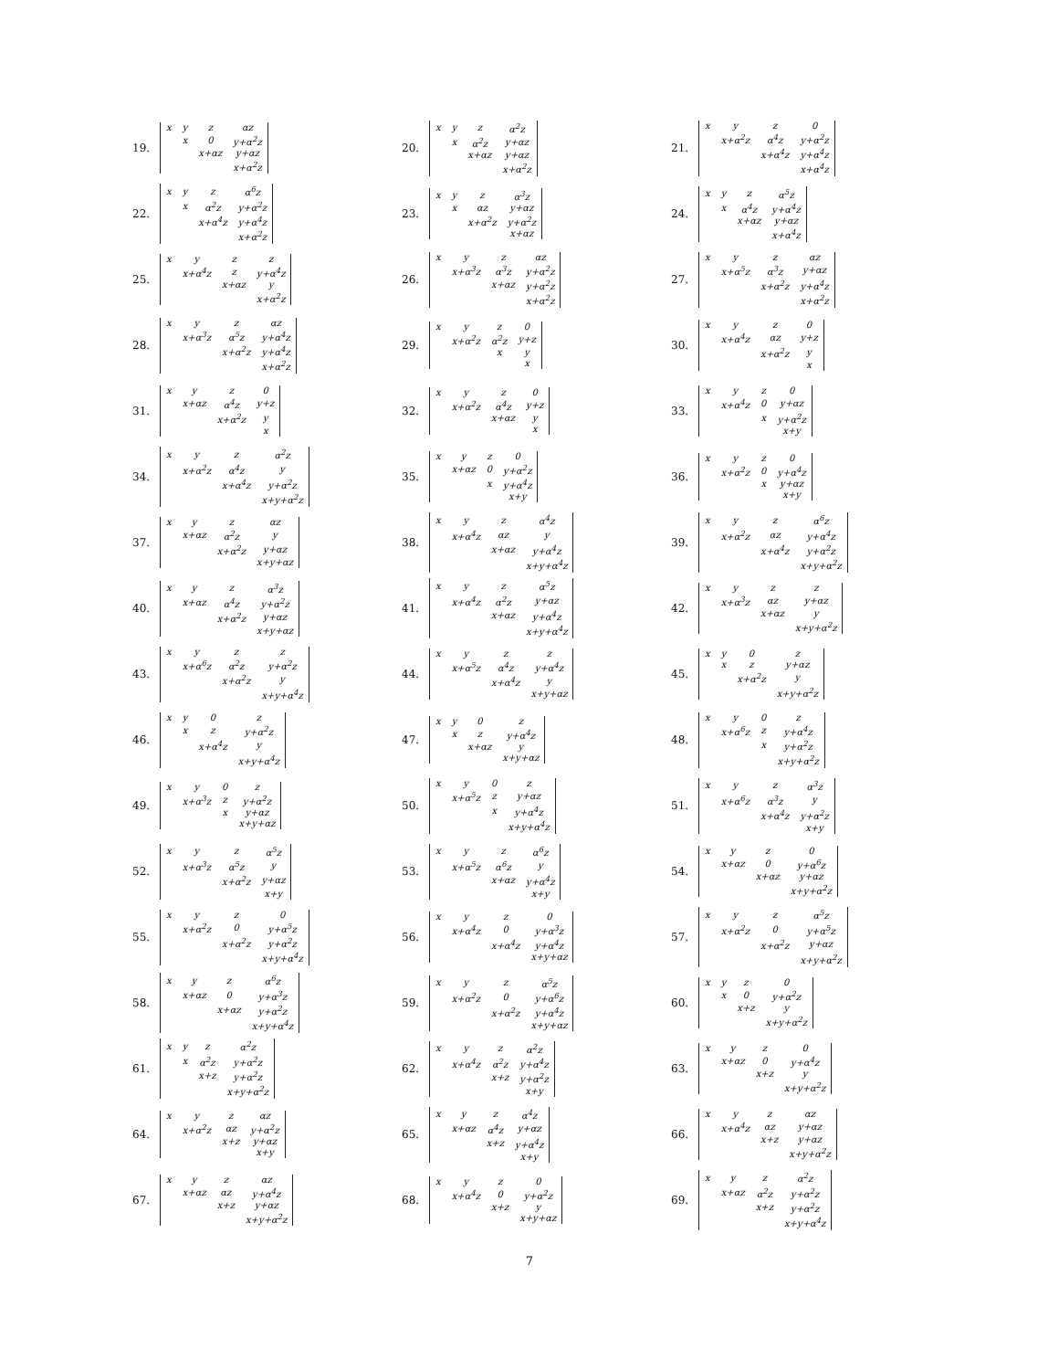19.
| x | y | z | αz |
| | x | 0 | y+α<sup>2</sup>z |
| | | x+αz | y+αz |
| | | | x+α<sup>2</sup>z |
20.
| x | y | z | α<sup>2</sup>z |
| | x | α<sup>2</sup>z | y+αz |
| | | x+αz | y+αz |
| | | | x+α<sup>2</sup>z |
21.
| x | y | z | 0 |
| | x+α<sup>2</sup>z | α<sup>4</sup>z | y+α<sup>2</sup>z |
| | | x+α<sup>4</sup>z | y+α<sup>4</sup>z |
| | | | x+α<sup>4</sup>z |
22.
| x | y | z | α<sup>6</sup>z |
| | x | α<sup>2</sup>z | y+α<sup>2</sup>z |
| | | x+α<sup>4</sup>z | y+α<sup>4</sup>z |
| | | | x+α<sup>2</sup>z |
23.
| x | y | z | α<sup>3</sup>z |
| | x | αz | y+αz |
| | | x+α<sup>2</sup>z | y+α<sup>2</sup>z |
| | | | x+αz |
24.
| x | y | z | α<sup>5</sup>z |
| | x | α<sup>4</sup>z | y+α<sup>4</sup>z |
| | | x+αz | y+αz |
| | | | x+α<sup>4</sup>z |
25.
| x | y | z | z |
| | x+α<sup>4</sup>z | z | y+α<sup>4</sup>z |
| | | x+αz | y |
| | | | x+α<sup>2</sup>z |
26.
| x | y | z | αz |
| | x+α<sup>3</sup>z | α<sup>3</sup>z | y+α<sup>2</sup>z |
| | | x+αz | y+α<sup>2</sup>z |
| | | | x+α<sup>2</sup>z |
27.
| x | y | z | αz |
| | x+α<sup>5</sup>z | α<sup>3</sup>z | y+αz |
| | | x+α<sup>2</sup>z | y+α<sup>4</sup>z |
| | | | x+α<sup>2</sup>z |
28.
| x | y | z | αz |
| | x+α<sup>3</sup>z | α<sup>5</sup>z | y+α<sup>4</sup>z |
| | | x+α<sup>2</sup>z | y+α<sup>4</sup>z |
| | | | x+α<sup>2</sup>z |
29.
| x | y | z | 0 |
| | x+α<sup>2</sup>z | α<sup>2</sup>z | y+z |
| | | x | y |
| | | | x |
30.
| x | y | z | 0 |
| | x+α<sup>4</sup>z | αz | y+z |
| | | x+α<sup>2</sup>z | y |
| | | | x |
31.
| x | y | z | 0 |
| | x+αz | α<sup>4</sup>z | y+z |
| | | x+α<sup>2</sup>z | y |
| | | | x |
32.
| x | y | z | 0 |
| | x+α<sup>2</sup>z | α<sup>4</sup>z | y+z |
| | | x+αz | y |
| | | | x |
33.
| x | y | z | 0 |
| | x+α<sup>4</sup>z | 0 | y+αz |
| | | x | y+α<sup>2</sup>z |
| | | | x+y |
34.
| x | y | z | α<sup>2</sup>z |
| | x+α<sup>2</sup>z | α<sup>4</sup>z | y |
| | | x+α<sup>4</sup>z | y+α<sup>2</sup>z |
| | | | x+y+α<sup>2</sup>z |
35.
| x | y | z | 0 |
| | x+αz | 0 | y+α<sup>2</sup>z |
| | | x | y+α<sup>4</sup>z |
| | | | x+y |
36.
| x | y | z | 0 |
| | x+α<sup>2</sup>z | 0 | y+α<sup>4</sup>z |
| | | x | y+αz |
| | | | x+y |
37.
| x | y | z | αz |
| | x+αz | α<sup>2</sup>z | y |
| | | x+α<sup>2</sup>z | y+αz |
| | | | x+y+αz |
38.
| x | y | z | α<sup>4</sup>z |
| | x+α<sup>4</sup>z | αz | y |
| | | x+αz | y+α<sup>4</sup>z |
| | | | x+y+α<sup>4</sup>z |
39.
| x | y | z | α<sup>6</sup>z |
| | x+α<sup>2</sup>z | αz | y+α<sup>4</sup>z |
| | | x+α<sup>4</sup>z | y+α<sup>2</sup>z |
| | | | x+y+α<sup>2</sup>z |
40.
| x | y | z | α<sup>3</sup>z |
| | x+αz | α<sup>4</sup>z | y+α<sup>2</sup>z |
| | | x+α<sup>2</sup>z | y+αz |
| | | | x+y+αz |
41.
| x | y | z | α<sup>5</sup>z |
| | x+α<sup>4</sup>z | α<sup>2</sup>z | y+αz |
| | | x+αz | y+α<sup>4</sup>z |
| | | | x+y+α<sup>4</sup>z |
42.
| x | y | z | z |
| | x+α<sup>3</sup>z | αz | y+αz |
| | | x+αz | y |
| | | | x+y+α<sup>2</sup>z |
43.
| x | y | z | z |
| | x+α<sup>6</sup>z | α<sup>2</sup>z | y+α<sup>2</sup>z |
| | | x+α<sup>2</sup>z | y |
| | | | x+y+α<sup>4</sup>z |
44.
| x | y | z | z |
| | x+α<sup>5</sup>z | α<sup>4</sup>z | y+α<sup>4</sup>z |
| | | x+α<sup>4</sup>z | y |
| | | | x+y+αz |
45.
| x | y | 0 | z |
| | x | z | y+αz |
| | | x+α<sup>2</sup>z | y |
| | | | x+y+α<sup>2</sup>z |
46.
| x | y | 0 | z |
| | x | z | y+α<sup>2</sup>z |
| | | x+α<sup>4</sup>z | y |
| | | | x+y+α<sup>4</sup>z |
47.
| x | y | 0 | z |
| | x | z | y+α<sup>4</sup>z |
| | | x+αz | y |
| | | | x+y+αz |
48.
| x | y | 0 | z |
| | x+α<sup>6</sup>z | z | y+α<sup>4</sup>z |
| | | x | y+α<sup>2</sup>z |
| | | | x+y+α<sup>2</sup>z |
49.
| x | y | 0 | z |
| | x+α<sup>3</sup>z | z | y+α<sup>2</sup>z |
| | | x | y+αz |
| | | | x+y+αz |
50.
| x | y | 0 | z |
| | x+α<sup>5</sup>z | z | y+αz |
| | | x | y+α<sup>4</sup>z |
| | | | x+y+α<sup>4</sup>z |
51.
| x | y | z | α<sup>3</sup>z |
| | x+α<sup>6</sup>z | α<sup>3</sup>z | y |
| | | x+α<sup>4</sup>z | y+α<sup>2</sup>z |
| | | | x+y |
52.
| x | y | z | α<sup>5</sup>z |
| | x+α<sup>3</sup>z | α<sup>5</sup>z | y |
| | | x+α<sup>2</sup>z | y+αz |
| | | | x+y |
53.
| x | y | z | α<sup>6</sup>z |
| | x+α<sup>5</sup>z | α<sup>6</sup>z | y |
| | | x+αz | y+α<sup>4</sup>z |
| | | | x+y |
54.
| x | y | z | 0 |
| | x+αz | 0 | y+α<sup>6</sup>z |
| | | x+αz | y+αz |
| | | | x+y+α<sup>2</sup>z |
55.
| x | y | z | 0 |
| | x+α<sup>2</sup>z | 0 | y+α<sup>5</sup>z |
| | | x+α<sup>2</sup>z | y+α<sup>2</sup>z |
| | | | x+y+α<sup>4</sup>z |
56.
| x | y | z | 0 |
| | x+α<sup>4</sup>z | 0 | y+α<sup>3</sup>z |
| | | x+α<sup>4</sup>z | y+α<sup>4</sup>z |
| | | | x+y+αz |
57.
| x | y | z | α<sup>5</sup>z |
| | x+α<sup>2</sup>z | 0 | y+α<sup>5</sup>z |
| | | x+α<sup>2</sup>z | y+αz |
| | | | x+y+α<sup>2</sup>z |
58.
| x | y | z | α<sup>6</sup>z |
| | x+αz | 0 | y+α<sup>3</sup>z |
| | | x+αz | y+α<sup>2</sup>z |
| | | | x+y+α<sup>4</sup>z |
59.
| x | y | z | α<sup>5</sup>z |
| | x+α<sup>2</sup>z | 0 | y+α<sup>6</sup>z |
| | | x+α<sup>2</sup>z | y+α<sup>4</sup>z |
| | | | x+y+αz |
60.
| x | y | z | 0 |
| | x | 0 | y+α<sup>2</sup>z |
| | | x+z | y |
| | | | x+y+α<sup>2</sup>z |
61.
| x | y | z | α<sup>2</sup>z |
| | x | α<sup>2</sup>z | y+α<sup>2</sup>z |
| | | x+z | y+α<sup>2</sup>z |
| | | | x+y+α<sup>2</sup>z |
62.
| x | y | z | α<sup>2</sup>z |
| | x+α<sup>4</sup>z | α<sup>2</sup>z | y+α<sup>4</sup>z |
| | | x+z | y+α<sup>2</sup>z |
| | | | x+y |
63.
| x | y | z | 0 |
| | x+αz | 0 | y+α<sup>4</sup>z |
| | | x+z | y |
| | | | x+y+α<sup>2</sup>z |
64.
| x | y | z | αz |
| | x+α<sup>2</sup>z | αz | y+α<sup>2</sup>z |
| | | x+z | y+αz |
| | | | x+y |
65.
| x | y | z | α<sup>4</sup>z |
| | x+αz | α<sup>4</sup>z | y+αz |
| | | x+z | y+α<sup>4</sup>z |
| | | | x+y |
66.
| x | y | z | αz |
| | x+α<sup>4</sup>z | αz | y+αz |
| | | x+z | y+αz |
| | | | x+y+α<sup>2</sup>z |
67.
| x | y | z | αz |
| | x+αz | αz | y+α<sup>4</sup>z |
| | | x+z | y+αz |
| | | | x+y+α<sup>2</sup>z |
68.
| x | y | z | 0 |
| | x+α<sup>4</sup>z | 0 | y+α<sup>2</sup>z |
| | | x+z | y |
| | | | x+y+αz |
69.
| x | y | z | α<sup>2</sup>z |
| | x+αz | α<sup>2</sup>z | y+α<sup>2</sup>z |
| | | x+z | y+α<sup>2</sup>z |
| | | | x+y+α<sup>4</sup>z |
7